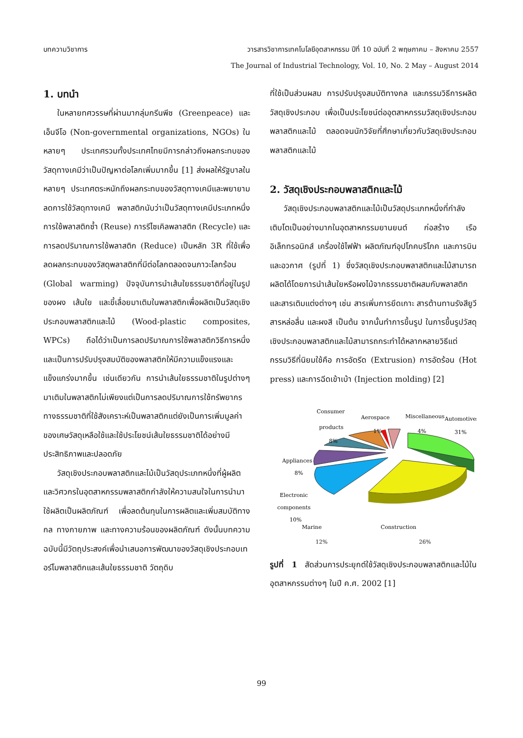บทความวิชาการ วารสารวิชาการเทคโนโลยีอุตสาหกรรม ปีที่ 10 ฉบับที่ 2 พฤษภาคม – สิงหาคม 2557
The Journal of Industrial Technology, Vol. 10, No. 2 May – August 2014
1. บทนำ
ในหลายทศวรรษที่ผ่านมากลุ่มกรีนพีช (Greenpeace) และเอ็นจีโอ (Non-governmental organizations, NGOs) ในหลายๆ ประเทศรวมทั้งประเทศไทยมีการกล่าวถึงผลกระทบของวัสดุทางเคมีว่าเป็นปัญหาต่อโลกเพิ่มมากขึ้น [1] ส่งผลให้รัฐบาลในหลายๆ ประเทศตระหนักถึงผลกระทบของวัสดุทางเคมีและพยายามลดการใช้วัสดุทางเคมี พลาสติกนับว่าเป็นวัสดุทางเคมีประเภทหนึ่ง การใช้พลาสติกซ้ำ (Reuse) การรีไซเคิลพลาสติก (Recycle) และการลดปริมาณการใช้พลาสติก (Reduce) เป็นหลัก 3R ที่ใช้เพื่อลดผลกระทบของวัสดุพลาสติกที่มีต่อโลกตลอดจนภาวะโลกร้อน (Global warming) ปัจจุบันการนำเส้นใยธรรมชาติที่อยู่ในรูปของผง เส้นใย และขี้เลื่อยมาเติมในพลาสติกเพื่อผลิตเป็นวัสดุเชิงประกอบพลาสติกและไม้ (Wood-plastic composites, WPCs) ถือได้ว่าเป็นการลดปริมาณการใช้พลาสติกวิธีการหนึ่ง และเป็นการปรับปรุงสมบัติของพลาสติกให้มีความแข็งแรงและแข็งแกร่งมากขึ้น เช่นเดียวกัน การนำเส้นใยธรรมชาติในรูปต่างๆ มาเติมในพลาสติกไม่เพียงแต่เป็นการลดปริมาณการใช้ทรัพยากรทางธรรมชาติที่ใช้สังเคราะห์เป็นพลาสติกแต่ยังเป็นการเพิ่มมูลค่าของเศษวัสดุเหลือใช้และใช้ประโยชน์เส้นใยธรรมชาติได้อย่างมีประสิทธิภาพและปลอดภัย
วัสดุเชิงประกอบพลาสติกและไม้เป็นวัสดุประเภทหนึ่งที่ผู้ผลิตและวิศวกรในอุตสาหกรรมพลาสติกกำลังให้ความสนใจในการนำมาใช้ผลิตเป็นผลิตภัณฑ์ เพื่อลดต้นทุนในการผลิตและเพิ่มสมบัติทางกล ทางกายภาพ และทางความร้อนของผลิตภัณฑ์ ดังนั้นบทความฉบับนี้มีวัตถุประสงค์เพื่อนำเสนอการพัฒนาของวัสดุเชิงประกอบเทอร์โมพลาสติกและเส้นใยธรรมชาติ วัตถุดิบ
ที่ใช้เป็นส่วนผสม การปรับปรุงสมบัติทางกล และกรรมวิธีการผลิตวัสดุเชิงประกอบ เพื่อเป็นประโยชน์ต่ออุตสาหกรรมวัสดุเชิงประกอบพลาสติกและไม้ ตลอดจนนักวิจัยที่ศึกษาเกี่ยวกับวัสดุเชิงประกอบพลาสติกและไม้
2. วัสดุเชิงประกอบพลาสติกและไม้
วัสดุเชิงประกอบพลาสติกและไม้เป็นวัสดุประเภทหนึ่งที่กำลังเติบโตเป็นอย่างมากในอุตสาหกรรมยานยนต์ ก่อสร้าง เรือ อิเล็กทรอนิกส์ เครื่องใช้ไฟฟ้า ผลิตภัณฑ์อุปโภคบริโภค และการบินและอวกาศ (รูปที่ 1) ซึ่งวัสดุเชิงประกอบพลาสติกและไม้สามารถผลิตได้โดยการนำเส้นใยหรือผงไม้จากธรรมชาติผสมกับพลาสติกและสารเติมแต่งต่างๆ เช่น สารเพิ่มการยึดเกาะ สารต้านทานรังสียูวี สารหล่อลื่น และผงสี เป็นต้น จากนั้นทำการขึ้นรูป ในการขึ้นรูปวัสดุเชิงประกอบพลาสติกและไม้สามารถกระทำได้หลากหลายวิธีแต่กรรมวิธีที่นิยมใช้คือ การอัดรีด (Extrusion) การอัดร้อน (Hot press) และการฉีดเข้าเบ้า (Injection molding) [2]
Consumer
products
8%
Aerospace
1%
Miscellaneous
4%
Automotives
31%
Appliances
8%
Electronic
components
10%
Marine
Construction
12% 26%
รูปที่ 1 สัดส่วนการประยุกต์ใช้วัสดุเชิงประกอบพลาสติกและไม้ในอุตสาหกรรมต่างๆ ในปี ค.ศ. 2002 [1]
99